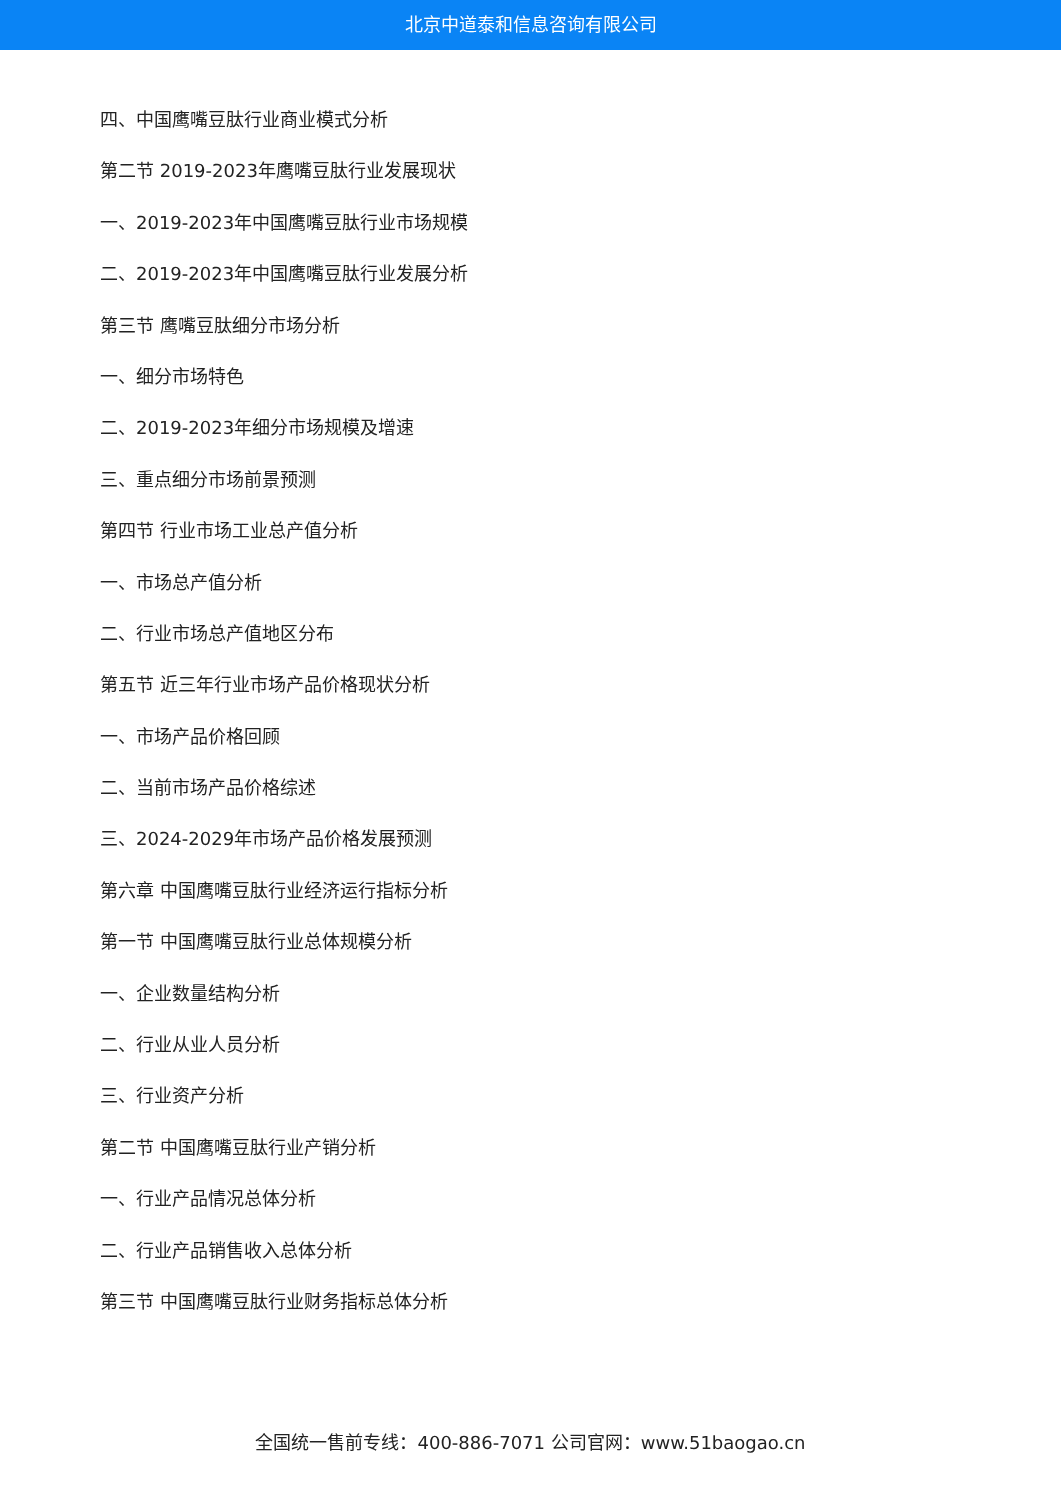北京中道泰和信息咨询有限公司
四、中国鹰嘴豆肽行业商业模式分析
第二节 2019-2023年鹰嘴豆肽行业发展现状
一、2019-2023年中国鹰嘴豆肽行业市场规模
二、2019-2023年中国鹰嘴豆肽行业发展分析
第三节 鹰嘴豆肽细分市场分析
一、细分市场特色
二、2019-2023年细分市场规模及增速
三、重点细分市场前景预测
第四节 行业市场工业总产值分析
一、市场总产值分析
二、行业市场总产值地区分布
第五节 近三年行业市场产品价格现状分析
一、市场产品价格回顾
二、当前市场产品价格综述
三、2024-2029年市场产品价格发展预测
第六章 中国鹰嘴豆肽行业经济运行指标分析
第一节 中国鹰嘴豆肽行业总体规模分析
一、企业数量结构分析
二、行业从业人员分析
三、行业资产分析
第二节 中国鹰嘴豆肽行业产销分析
一、行业产品情况总体分析
二、行业产品销售收入总体分析
第三节 中国鹰嘴豆肽行业财务指标总体分析
全国统一售前专线：400-886-7071 公司官网：www.51baogao.cn